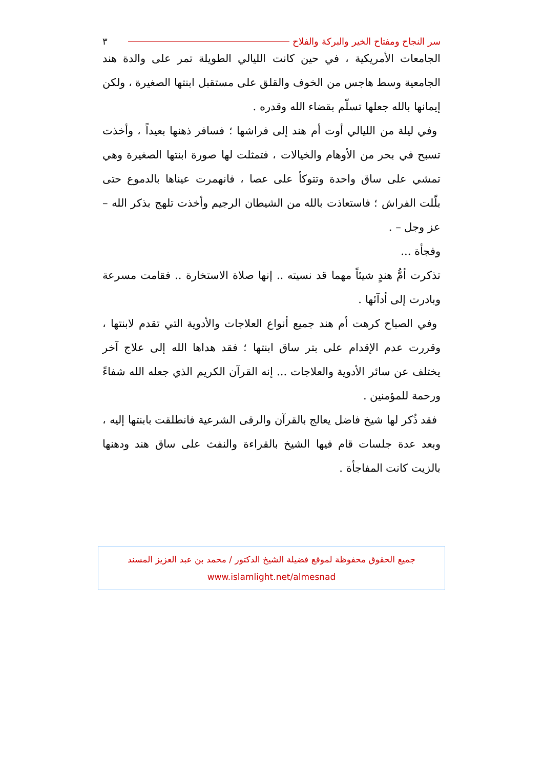سر النجاح ومفتاح الخير والبركة والفلاح ٣
الجامعات الأمريكية ، في حين كانت الليالي الطويلة تمر على والدة هند الجامعية وسط هاجس من الخوف والقلق على مستقبل ابنتها الصغيرة ، ولكن إيمانها بالله جعلها تسلّم بقضاء الله وقدره .
وفي ليلة من الليالي أوت أم هند إلى فراشها ؛ فسافر ذهنها بعيداً ، وأخذت تسبح في بحر من الأوهام والخيالات ، فتمثلت لها صورة ابنتها الصغيرة وهي تمشي على ساق واحدة وتتوكأ على عصا ، فانهمرت عيناها بالدموع حتى بلّلت الفراش ؛ فاستعاذت بالله من الشيطان الرجيم وأخذت تلهج بذكر الله – عز وجل – .
وفجأة ...
تذكرت أمُّ هندٍ شيئاً مهما قد نسيته .. إنها صلاة الاستخارة .. فقامت مسرعة وبادرت إلى أدآئها .
وفي الصباح كرهت أم هند جميع أنواع العلاجات والأدوية التي تقدم لابنتها ، وقررت عدم الإقدام على بتر ساق ابنتها ؛ فقد هداها الله إلى علاج آخر يختلف عن سائر الأدوية والعلاجات ... إنه القرآن الكريم الذي جعله الله شفاءً ورحمة للمؤمنين .
فقد ذُكر لها شيخ فاضل يعالج بالقرآن والرقى الشرعية فانطلقت بابنتها إليه ، وبعد عدة جلسات قام فيها الشيخ بالقراءة والنفث على ساق هند ودهنها بالزيت كانت المفاجأة .
جميع الحقوق محفوظة لموقع فضيلة الشيخ الدكتور / محمد بن عبد العزيز المسند
www.islamlight.net/almesnad